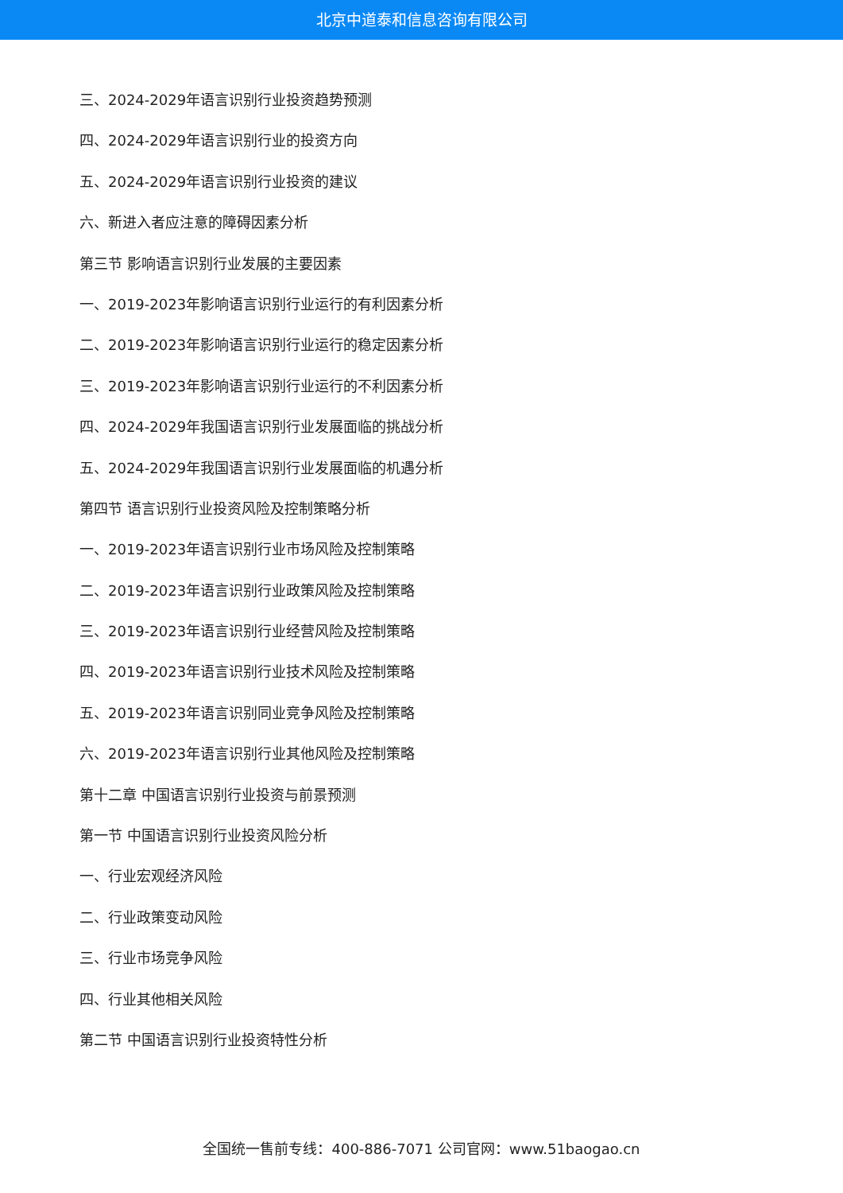北京中道泰和信息咨询有限公司
三、2024-2029年语言识别行业投资趋势预测
四、2024-2029年语言识别行业的投资方向
五、2024-2029年语言识别行业投资的建议
六、新进入者应注意的障碍因素分析
第三节 影响语言识别行业发展的主要因素
一、2019-2023年影响语言识别行业运行的有利因素分析
二、2019-2023年影响语言识别行业运行的稳定因素分析
三、2019-2023年影响语言识别行业运行的不利因素分析
四、2024-2029年我国语言识别行业发展面临的挑战分析
五、2024-2029年我国语言识别行业发展面临的机遇分析
第四节 语言识别行业投资风险及控制策略分析
一、2019-2023年语言识别行业市场风险及控制策略
二、2019-2023年语言识别行业政策风险及控制策略
三、2019-2023年语言识别行业经营风险及控制策略
四、2019-2023年语言识别行业技术风险及控制策略
五、2019-2023年语言识别同业竞争风险及控制策略
六、2019-2023年语言识别行业其他风险及控制策略
第十二章 中国语言识别行业投资与前景预测
第一节 中国语言识别行业投资风险分析
一、行业宏观经济风险
二、行业政策变动风险
三、行业市场竞争风险
四、行业其他相关风险
第二节 中国语言识别行业投资特性分析
全国统一售前专线：400-886-7071 公司官网：www.51baogao.cn